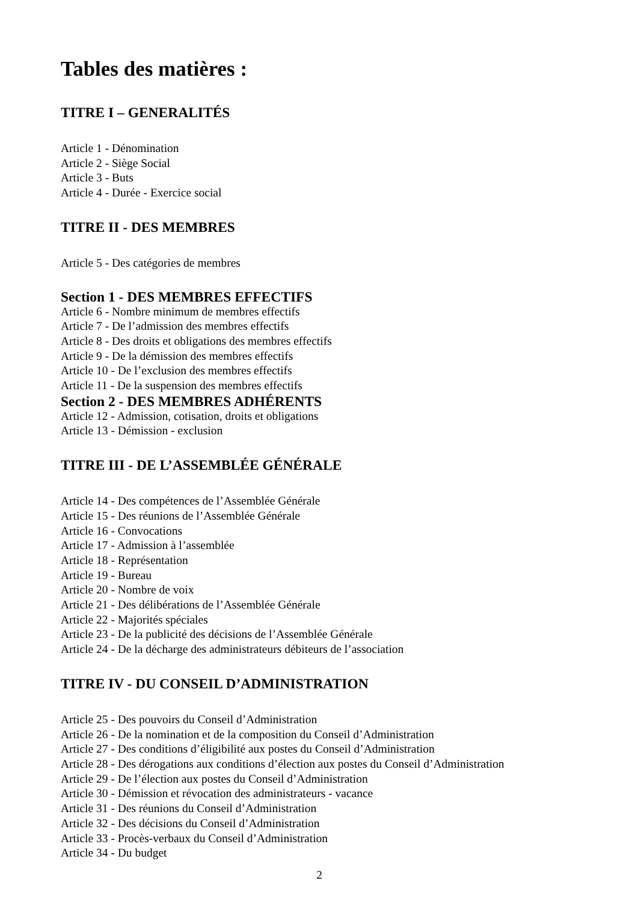Tables des matières :
TITRE I – GENERALITÉS
Article 1 - Dénomination
Article 2 - Siège Social
Article 3 - Buts
Article 4 - Durée - Exercice social
TITRE II - DES MEMBRES
Article 5 - Des catégories de membres
Section 1 - DES MEMBRES EFFECTIFS
Article 6 - Nombre minimum de membres effectifs
Article 7 - De l’admission des membres effectifs
Article 8 - Des droits et obligations des membres effectifs
Article 9 - De la démission des membres effectifs
Article 10 - De l’exclusion des membres effectifs
Article 11 - De la suspension des membres effectifs
Section 2 - DES MEMBRES ADHÉRENTS
Article 12 - Admission, cotisation, droits et obligations
Article 13 - Démission - exclusion
TITRE III - DE L’ASSEMBLÉE GÉNÉRALE
Article 14 - Des compétences de l’Assemblée Générale
Article 15 - Des réunions de l’Assemblée Générale
Article 16 - Convocations
Article 17 - Admission à l’assemblée
Article 18 - Représentation
Article 19 - Bureau
Article 20 - Nombre de voix
Article 21 - Des délibérations de l’Assemblée Générale
Article 22 - Majorités spéciales
Article 23 - De la publicité des décisions de l’Assemblée Générale
Article 24 - De la décharge des administrateurs débiteurs de l’association
TITRE IV - DU CONSEIL D’ADMINISTRATION
Article 25 - Des pouvoirs du Conseil d’Administration
Article 26 - De la nomination et de la composition du Conseil d’Administration
Article 27 - Des conditions d’éligibilité aux postes du Conseil d’Administration
Article 28 - Des dérogations aux conditions d’élection aux postes du Conseil d’Administration
Article 29 - De l’élection aux postes du Conseil d’Administration
Article 30 - Démission et révocation des administrateurs - vacance
Article 31 - Des réunions du Conseil d’Administration
Article 32 - Des décisions du Conseil d’Administration
Article 33 - Procès-verbaux du Conseil d’Administration
Article 34 - Du budget
2